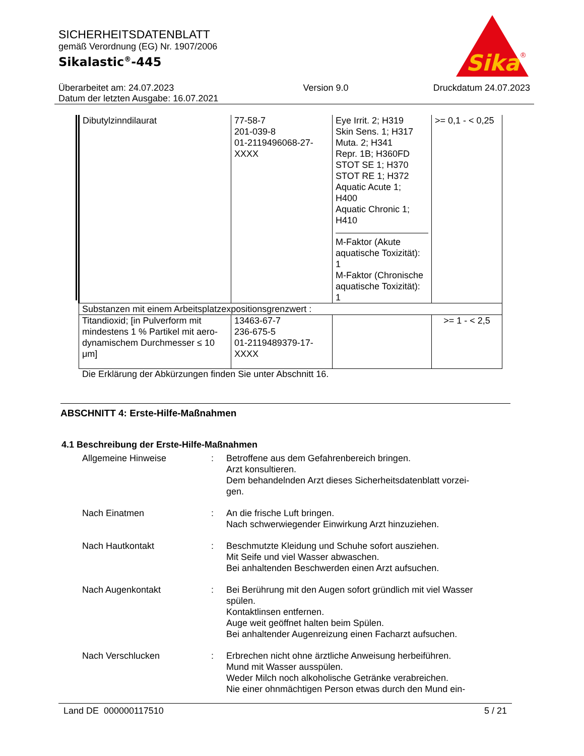SICHERHEITSDATENBLATT
gemäß Verordnung (EG) Nr. 1907/2006
Sikalastic<sup>®</sup>-445
Sika
®
Überarbeitet am: 24.07.2023
Datum der letzten Ausgabe: 16.07.2021
Version 9.0 Druckdatum 24.07.2023
| Dibutylzinndilaurat | 77-58-7 201-039-8 01-2119496068-27- XXXX | Eye Irrit. 2; H319 Skin Sens. 1; H317 Muta. 2; H341 Repr. 1B; H360FD STOT SE 1; H370 STOT RE 1; H372 Aquatic Acute 1; H400 Aquatic Chronic 1; H410 M-Faktor (Akute aquatische Toxizität): 1 M-Faktor (Chronische aquatische Toxizität): 1 | >= 0,1 - < 0,25 |
| Substanzen mit einem Arbeitsplatzexpositionsgrenzwert : | | | |
| Titandioxid; [in Pulverform mit mindestens 1 % Partikel mit aero-dynamischem Durchmesser ≤ 10 μm] | 13463-67-7 236-675-5 01-2119489379-17- XXXX | | >= 1 - < 2,5 |
Die Erklärung der Abkürzungen finden Sie unter Abschnitt 16.
ABSCHNITT 4: Erste-Hilfe-Maßnahmen
4.1 Beschreibung der Erste-Hilfe-Maßnahmen
Allgemeine Hinweise : Betroffene aus dem Gefahrenbereich bringen.
Arzt konsultieren.
Dem behandelnden Arzt dieses Sicherheitsdatenblatt vorzei-
gen.
Nach Einatmen : An die frische Luft bringen.
Nach schwerwiegender Einwirkung Arzt hinzuziehen.
Nach Hautkontakt : Beschmutzte Kleidung und Schuhe sofort ausziehen.
Mit Seife und viel Wasser abwaschen.
Bei anhaltenden Beschwerden einen Arzt aufsuchen.
Nach Augenkontakt : Bei Berührung mit den Augen sofort gründlich mit viel Wasser spülen.
Kontaktlinsen entfernen.
Auge weit geöffnet halten beim Spülen.
Bei anhaltender Augenreizung einen Facharzt aufsuchen.
Nach Verschlucken : Erbrechen nicht ohne ärztliche Anweisung herbeiführen.
Mund mit Wasser ausspülen.
Weder Milch noch alkoholische Getränke verabreichen.
Nie einer ohnmächtigen Person etwas durch den Mund ein-
Land DE 000000117510 5 / 21